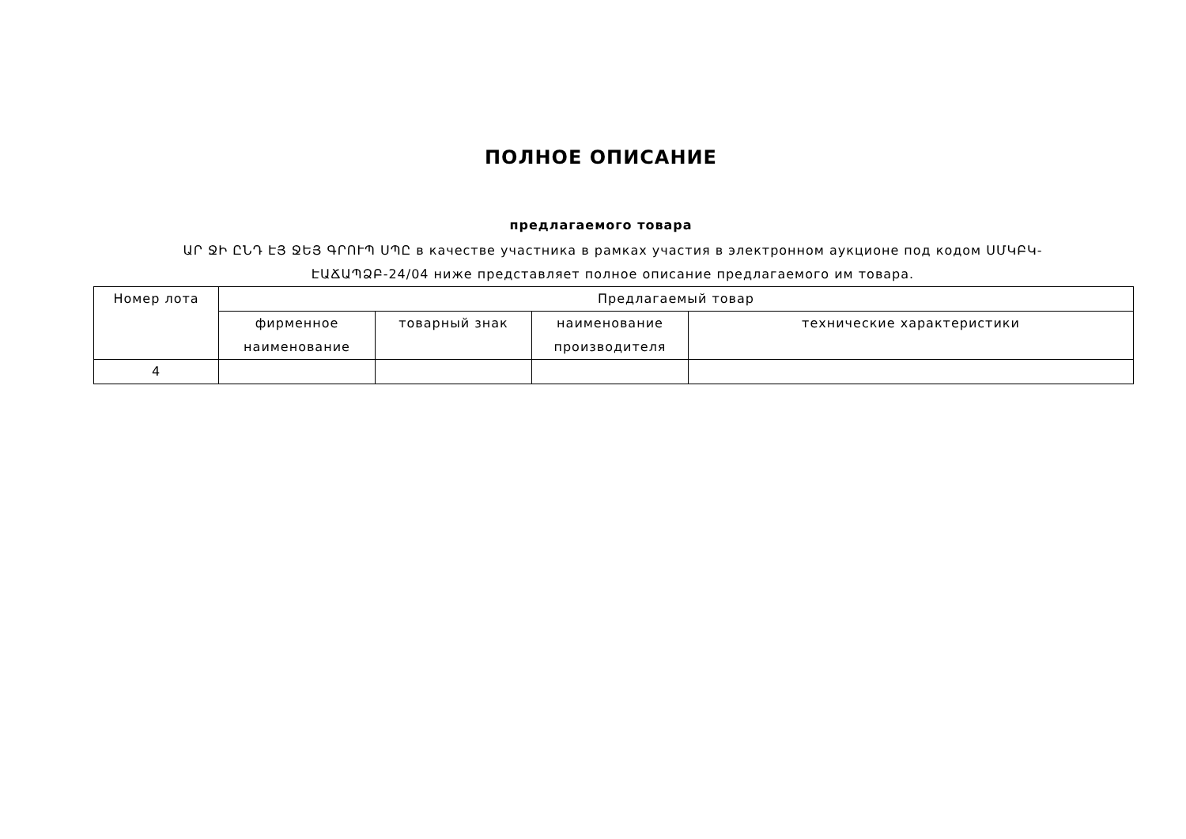ПОЛНОЕ ОПИСАНИЕ
предлагаемого товара
ԱՐ ՋԻ ԸՆԴ ԷՅ ՋԵՅ ԳՐՈՒՊ ՍՊԸ в качестве участника в рамках участия в электронном аукционе под кодом ՍՄԿԲԿ-ԷԱՃԱՊՁԲ-24/04 ниже представляет полное описание предлагаемого им товара.
| Номер лота | Предлагаемый товар | | | |
| --- | --- | --- | --- | --- |
| | фирменное наименование | товарный знак | наименование производителя | технические характеристики |
| 4 | | | | |